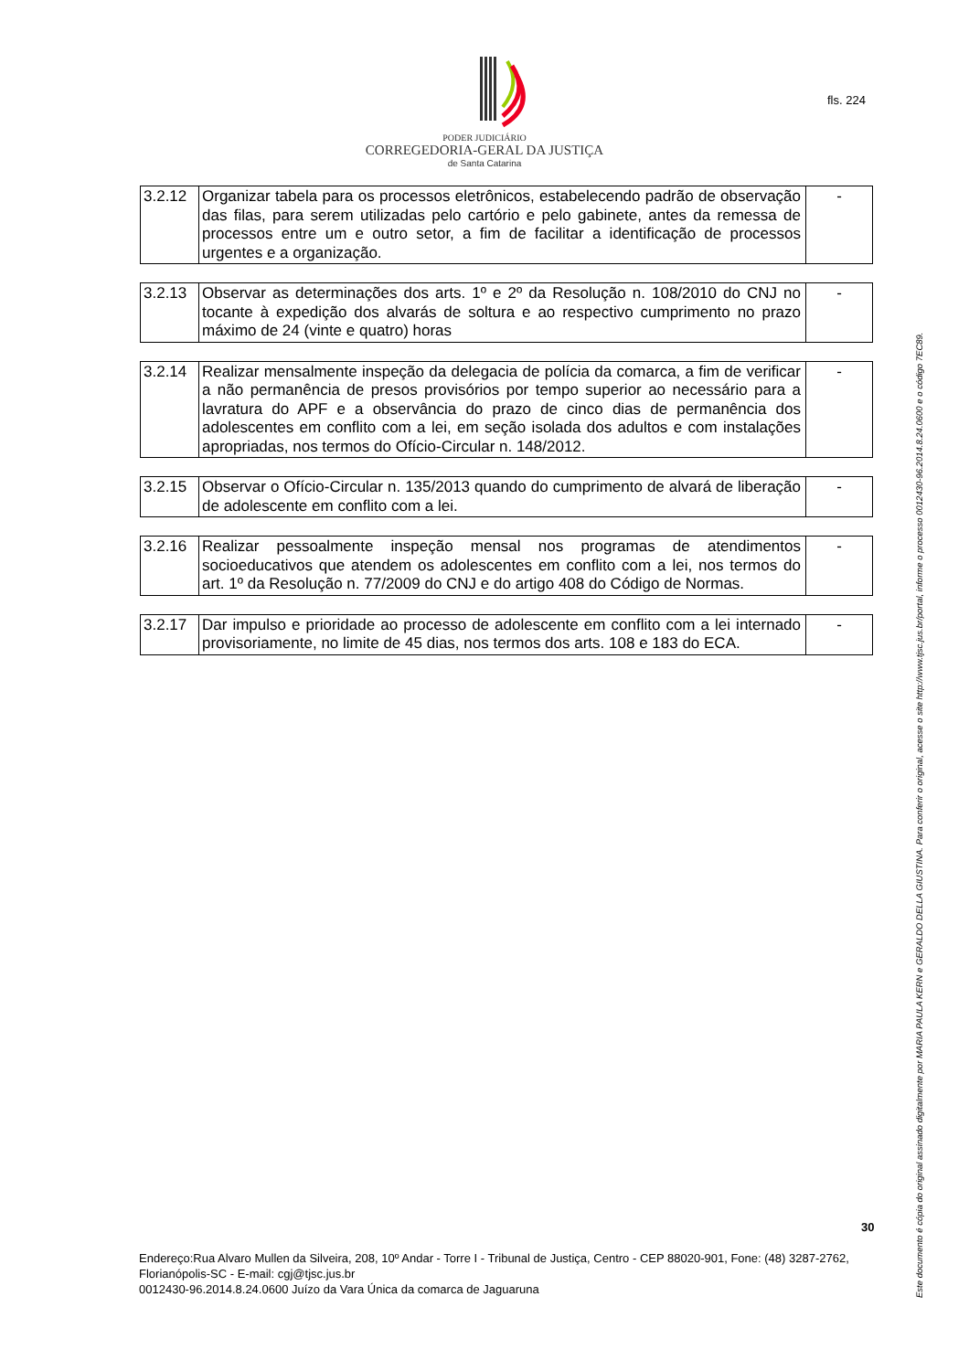fls. 224
PODER JUDICIÁRIO
CORREGEDORIA-GERAL DA JUSTIÇA
de Santa Catarina
| 3.2.12 | Organizar tabela para os processos eletrônicos, estabelecendo padrão de observação das filas, para serem utilizadas pelo cartório e pelo gabinete, antes da remessa de processos entre um e outro setor, a fim de facilitar a identificação de processos urgentes e a organização. | - |
| 3.2.13 | Observar as determinações dos arts. 1º e 2º da Resolução n. 108/2010 do CNJ no tocante à expedição dos alvarás de soltura e ao respectivo cumprimento no prazo máximo de 24 (vinte e quatro) horas | - |
| 3.2.14 | Realizar mensalmente inspeção da delegacia de polícia da comarca, a fim de verificar a não permanência de presos provisórios por tempo superior ao necessário para a lavratura do APF e a observância do prazo de cinco dias de permanência dos adolescentes em conflito com a lei, em seção isolada dos adultos e com instalações apropriadas, nos termos do Ofício-Circular n. 148/2012. | - |
| 3.2.15 | Observar o Ofício-Circular n. 135/2013 quando do cumprimento de alvará de liberação de adolescente em conflito com a lei. | - |
| 3.2.16 | Realizar pessoalmente inspeção mensal nos programas de atendimentos socioeducativos que atendem os adolescentes em conflito com a lei, nos termos do art. 1º da Resolução n. 77/2009 do CNJ e do artigo 408 do Código de Normas. | - |
| 3.2.17 | Dar impulso e prioridade ao processo de adolescente em conflito com a lei internado provisoriamente, no limite de 45 dias, nos termos dos arts. 108 e 183 do ECA. | - |
30
Endereço:Rua Alvaro Mullen da Silveira, 208, 10º Andar - Torre I - Tribunal de Justiça, Centro - CEP 88020-901, Fone: (48) 3287-2762, Florianópolis-SC - E-mail: cgj@tjsc.jus.br
0012430-96.2014.8.24.0600 Juízo da Vara Única da comarca de Jaguaruna
Este documento é cópia do original assinado digitalmente por MARIA PAULA KERN e GERALDO DELLA GIUSTINA. Para conferir o original, acesse o site http://www.tjsc.jus.br/portal, informe o processo 0012430-96.2014.8.24.0600 e o código 7EC89.